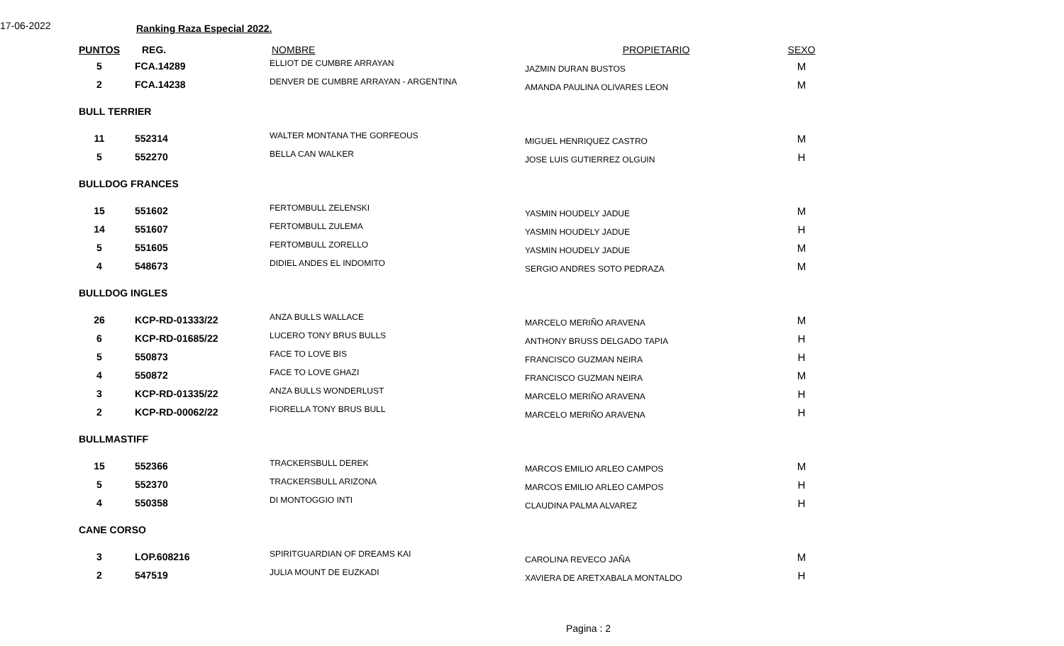17-06-2022 Ranking Raza Especial 2022.
| PUNTOS | REG. | NOMBRE | PROPIETARIO | SEXO |
| --- | --- | --- | --- | --- |
| 5 | FCA.14289 | ELLIOT DE CUMBRE ARRAYAN | JAZMIN DURAN BUSTOS | M |
| 2 | FCA.14238 | DENVER DE CUMBRE ARRAYAN - ARGENTINA | AMANDA PAULINA OLIVARES LEON | M |
| BULL TERRIER | | | | |
| 11 | 552314 | WALTER MONTANA THE GORFEOUS | MIGUEL HENRIQUEZ CASTRO | M |
| 5 | 552270 | BELLA CAN WALKER | JOSE LUIS GUTIERREZ OLGUIN | H |
| BULLDOG FRANCES | | | | |
| 15 | 551602 | FERTOMBULL ZELENSKI | YASMIN HOUDELY JADUE | M |
| 14 | 551607 | FERTOMBULL ZULEMA | YASMIN HOUDELY JADUE | H |
| 5 | 551605 | FERTOMBULL ZORELLO | YASMIN HOUDELY JADUE | M |
| 4 | 548673 | DIDIEL ANDES EL INDOMITO | SERGIO ANDRES SOTO PEDRAZA | M |
| BULLDOG INGLES | | | | |
| 26 | KCP-RD-01333/22 | ANZA BULLS WALLACE | MARCELO MERIÑO ARAVENA | M |
| 6 | KCP-RD-01685/22 | LUCERO TONY BRUS BULLS | ANTHONY BRUSS DELGADO TAPIA | H |
| 5 | 550873 | FACE TO LOVE BIS | FRANCISCO GUZMAN NEIRA | H |
| 4 | 550872 | FACE TO LOVE GHAZI | FRANCISCO GUZMAN NEIRA | M |
| 3 | KCP-RD-01335/22 | ANZA BULLS WONDERLUST | MARCELO MERIÑO ARAVENA | H |
| 2 | KCP-RD-00062/22 | FIORELLA TONY BRUS BULL | MARCELO MERIÑO ARAVENA | H |
| BULLMASTIFF | | | | |
| 15 | 552366 | TRACKERSBULL DEREK | MARCOS EMILIO ARLEO CAMPOS | M |
| 5 | 552370 | TRACKERSBULL ARIZONA | MARCOS EMILIO ARLEO CAMPOS | H |
| 4 | 550358 | DI MONTOGGIO INTI | CLAUDINA PALMA ALVAREZ | H |
| CANE CORSO | | | | |
| 3 | LOP.608216 | SPIRITGUARDIAN OF DREAMS KAI | CAROLINA REVECO JAÑA | M |
| 2 | 547519 | JULIA MOUNT DE EUZKADI | XAVIERA DE ARETXABALA MONTALDO | H |
Pagina : 2